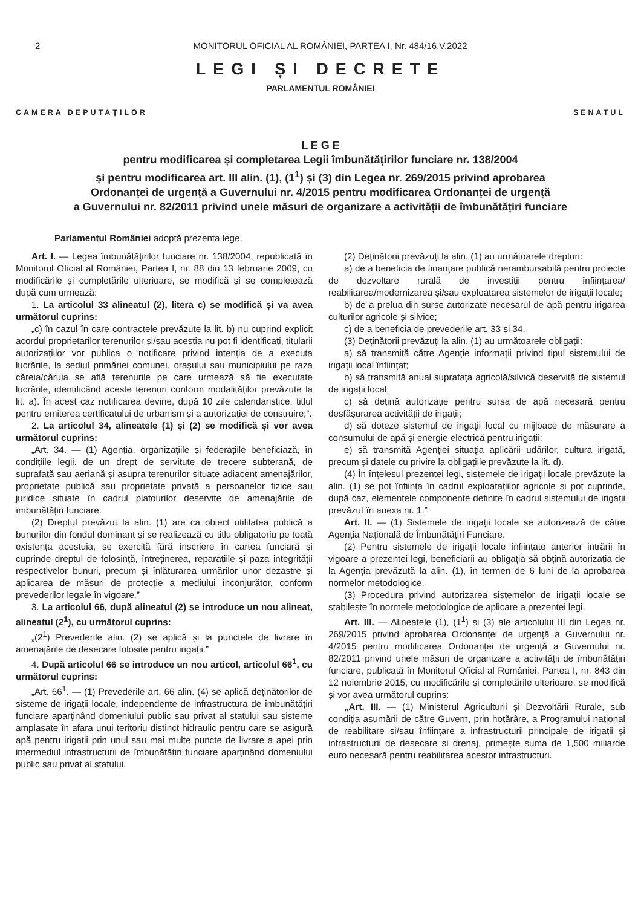2 MONITORUL OFICIAL AL ROMÂNIEI, PARTEA I, Nr. 484/16.V.2022
LEGI ȘI DECRETE
PARLAMENTUL ROMÂNIEI
CAMERA DEPUTAȚILOR SENATUL
L E G E
pentru modificarea și completarea Legii îmbunătățirilor funciare nr. 138/2004
și pentru modificarea art. III alin. (1), (1<sup>1</sup>) și (3) din Legea nr. 269/2015 privind aprobarea
Ordonanței de urgență a Guvernului nr. 4/2015 pentru modificarea Ordonanței de urgență
a Guvernului nr. 82/2011 privind unele măsuri de organizare a activității de îmbunătățiri funciare
Parlamentul României adoptă prezenta lege.
Art. I. — Legea îmbunătățirilor funciare nr. 138/2004, republicată în Monitorul Oficial al României, Partea I, nr. 88 din 13 februarie 2009, cu modificările și completările ulterioare, se modifică și se completează după cum urmează:
1. La articolul 33 alineatul (2), litera c) se modifică și va avea următorul cuprins:
„c) în cazul în care contractele prevăzute la lit. b) nu cuprind explicit acordul proprietarilor terenurilor și/sau aceștia nu pot fi identificați, titularii autorizațiilor vor publica o notificare privind intenția de a executa lucrările, la sediul primăriei comunei, orașului sau municipiului pe raza căreia/căruia se află terenurile pe care urmează să fie executate lucrările, identificând aceste terenuri conform modalităților prevăzute la lit. a). În acest caz notificarea devine, după 10 zile calendaristice, titlul pentru emiterea certificatului de urbanism și a autorizației de construire;”.
2. La articolul 34, alineatele (1) și (2) se modifică și vor avea următorul cuprins:
„Art. 34. — (1) Agenția, organizațiile și federațiile beneficiază, în condițiile legii, de un drept de servitute de trecere subterană, de suprafață sau aeriană și asupra terenurilor situate adiacent amenajărilor, proprietate publică sau proprietate privată a persoanelor fizice sau juridice situate în cadrul platourilor deservite de amenajările de îmbunătățiri funciare.
(2) Dreptul prevăzut la alin. (1) are ca obiect utilitatea publică a bunurilor din fondul dominant și se realizează cu titlu obligatoriu pe toată existența acestuia, se exercită fără înscriere în cartea funciară și cuprinde dreptul de folosință, întreținerea, reparațiile și paza integrității respectivelor bunuri, precum și înlăturarea urmărilor unor dezastre și aplicarea de măsuri de protecție a mediului înconjurător, conform prevederilor legale în vigoare.”
3. La articolul 66, după alineatul (2) se introduce un nou alineat, alineatul (2<sup>1</sup>), cu următorul cuprins:
„(2<sup>1</sup>) Prevederile alin. (2) se aplică și la punctele de livrare în amenajările de desecare folosite pentru irigații.”
4. După articolul 66 se introduce un nou articol, articolul 66<sup>1</sup>, cu următorul cuprins:
„Art. 66<sup>1</sup>. — (1) Prevederile art. 66 alin. (4) se aplică deținătorilor de sisteme de irigații locale, independente de infrastructura de îmbunătățiri funciare aparținând domeniului public sau privat al statului sau sisteme amplasate în afara unui teritoriu distinct hidraulic pentru care se asigură apă pentru irigații prin unul sau mai multe puncte de livrare a apei prin intermediul infrastructurii de îmbunătățiri funciare aparținând domeniului public sau privat al statului.
(2) Deținătorii prevăzuți la alin. (1) au următoarele drepturi:
a) de a beneficia de finanțare publică nerambursabilă pentru proiecte de dezvoltare rurală de investiții pentru înființarea/ reabilitarea/modernizarea și/sau exploatarea sistemelor de irigații locale;
b) de a prelua din surse autorizate necesarul de apă pentru irigarea culturilor agricole și silvice;
c) de a beneficia de prevederile art. 33 și 34.
(3) Deținătorii prevăzuți la alin. (1) au următoarele obligații:
a) să transmită către Agenție informații privind tipul sistemului de irigații local înființat;
b) să transmită anual suprafața agricolă/silvică deservită de sistemul de irigații local;
c) să dețină autorizație pentru sursa de apă necesară pentru desfășurarea activității de irigații;
d) să doteze sistemul de irigații local cu mijloace de măsurare a consumului de apă și energie electrică pentru irigații;
e) să transmită Agenției situația aplicării udărilor, cultura irigată, precum și datele cu privire la obligațiile prevăzute la lit. d).
(4) În înțelesul prezentei legi, sistemele de irigații locale prevăzute la alin. (1) se pot înființa în cadrul exploatațiilor agricole și pot cuprinde, după caz, elementele componente definite în cadrul sistemului de irigații prevăzut în anexa nr. 1.”
Art. II. — (1) Sistemele de irigații locale se autorizează de către Agenția Națională de Îmbunătățiri Funciare.
(2) Pentru sistemele de irigații locale înființate anterior intrării în vigoare a prezentei legi, beneficiarii au obligația să obțină autorizația de la Agenția prevăzută la alin. (1), în termen de 6 luni de la aprobarea normelor metodologice.
(3) Procedura privind autorizarea sistemelor de irigații locale se stabilește în normele metodologice de aplicare a prezentei legi.
Art. III. — Alineatele (1), (1<sup>1</sup>) și (3) ale articolului III din Legea nr. 269/2015 privind aprobarea Ordonanței de urgență a Guvernului nr. 4/2015 pentru modificarea Ordonanței de urgență a Guvernului nr. 82/2011 privind unele măsuri de organizare a activității de îmbunătățiri funciare, publicată în Monitorul Oficial al României, Partea I, nr. 843 din 12 noiembrie 2015, cu modificările și completările ulterioare, se modifică și vor avea următorul cuprins:
„Art. III. — (1) Ministerul Agriculturii și Dezvoltării Rurale, sub condiția asumării de către Guvern, prin hotărâre, a Programului național de reabilitare și/sau înființare a infrastructurii principale de irigații și infrastructurii de desecare și drenaj, primește suma de 1,500 miliarde euro necesară pentru reabilitarea acestor infrastructuri.